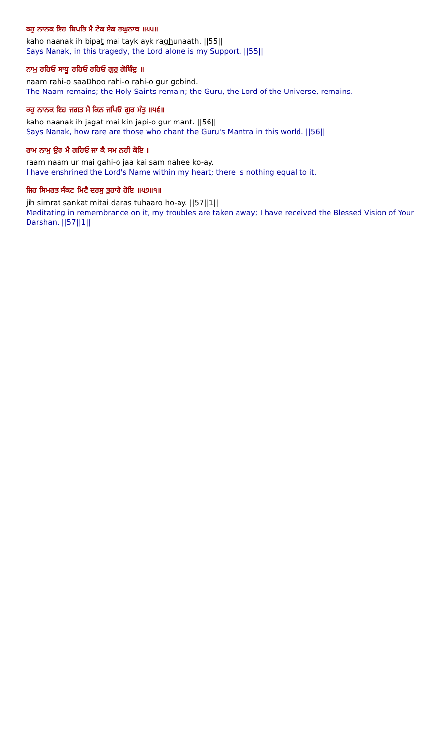ਕਹੁ ਨਾਨਕ ਇਹ ਬਿਪਤਿ ਮੈ ਟੇਕ ਏਕ ਰਘੁਨਾਥ ॥੫੫॥
kaho naanak ih bipat mai tayk ayk raghunaath. ||55||
Says Nanak, in this tragedy, the Lord alone is my Support. ||55||
ਨਾਮੁ ਰਹਿਓ ਸਾਧੂ ਰਹਿਓ ਰਹਿਓ ਗੁਰੁ ਗੋਬਿੰਦੁ ॥
naam rahi-o saaDhoo rahi-o rahi-o gur gobind.
The Naam remains; the Holy Saints remain; the Guru, the Lord of the Universe, remains.
ਕਹੁ ਨਾਨਕ ਇਹ ਜਗਤ ਮੈ ਕਿਨ ਜਪਿਓ ਗੁਰ ਮੰਤੁ ॥੫੬॥
kaho naanak ih jagat mai kin japi-o gur mant. ||56||
Says Nanak, how rare are those who chant the Guru's Mantra in this world. ||56||
ਰਾਮ ਨਾਮੁ ਉਰ ਮੈ ਗਹਿਓ ਜਾ ਕੈ ਸਮ ਨਹੀ ਕੋਇ ॥
raam naam ur mai gahi-o jaa kai sam nahee ko-ay.
I have enshrined the Lord's Name within my heart; there is nothing equal to it.
ਜਿਹ ਸਿਮਰਤ ਸੰਕਟ ਮਿਟੈ ਦਰਸੁ ਤੁਹਾਰੋ ਹੋਇ ॥੫੭॥੧॥
jih simrat sankat mitai daras tuhaaro ho-ay. ||57||1||
Meditating in remembrance on it, my troubles are taken away; I have received the Blessed Vision of Your Darshan. ||57||1||